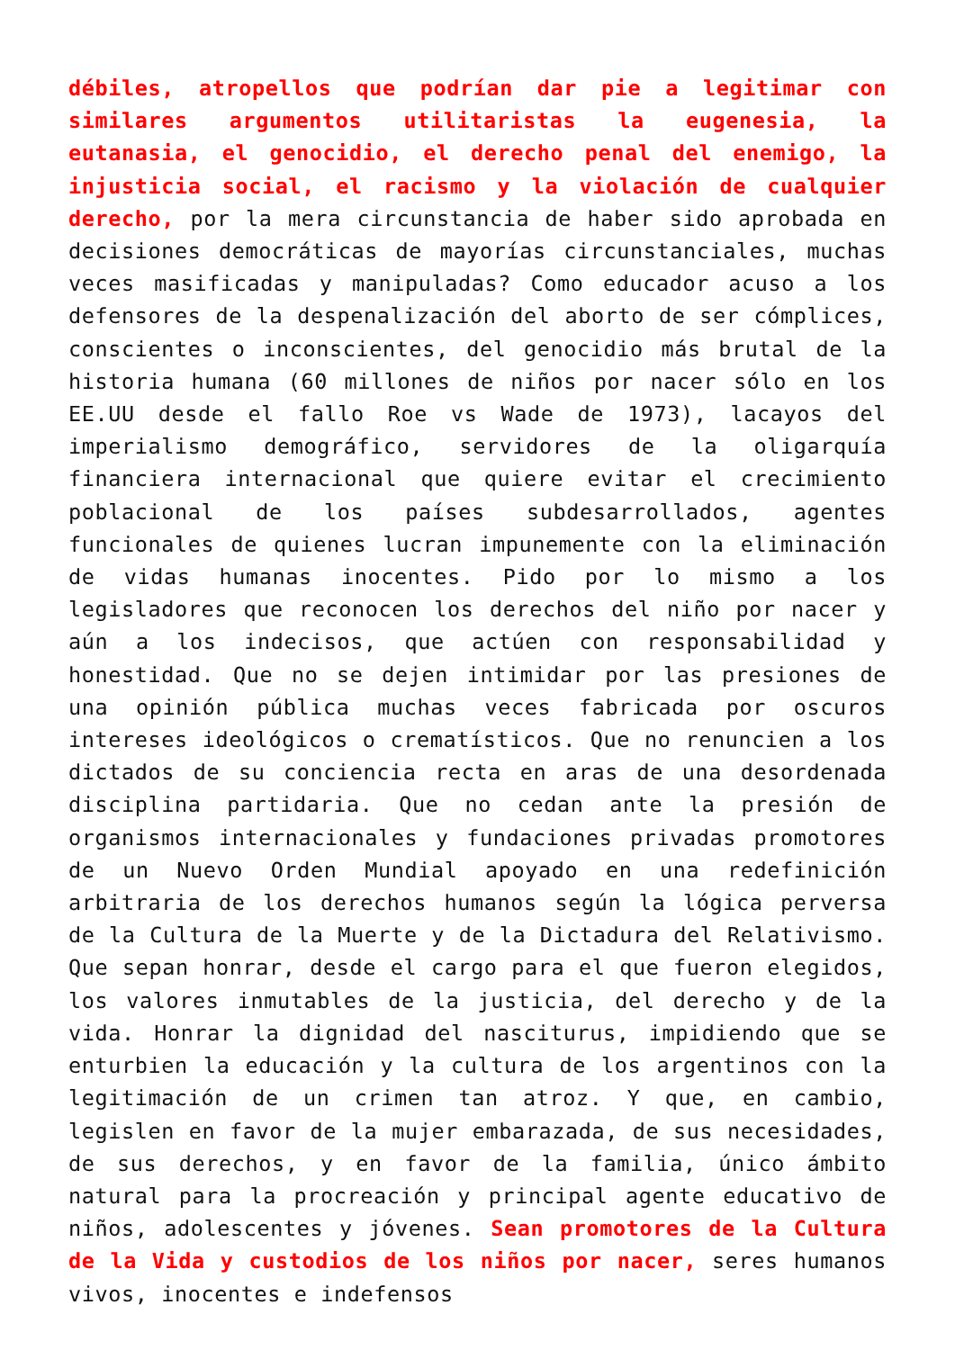débiles, atropellos que podrían dar pie a legitimar con similares argumentos utilitaristas la eugenesia, la eutanasia, el genocidio, el derecho penal del enemigo, la injusticia social, el racismo y la violación de cualquier derecho, por la mera circunstancia de haber sido aprobada en decisiones democráticas de mayorías circunstanciales, muchas veces masificadas y manipuladas? Como educador acuso a los defensores de la despenalización del aborto de ser cómplices, conscientes o inconscientes, del genocidio más brutal de la historia humana (60 millones de niños por nacer sólo en los EE.UU desde el fallo Roe vs Wade de 1973), lacayos del imperialismo demográfico, servidores de la oligarquía financiera internacional que quiere evitar el crecimiento poblacional de los países subdesarrollados, agentes funcionales de quienes lucran impunemente con la eliminación de vidas humanas inocentes. Pido por lo mismo a los legisladores que reconocen los derechos del niño por nacer y aún a los indecisos, que actúen con responsabilidad y honestidad. Que no se dejen intimidar por las presiones de una opinión pública muchas veces fabricada por oscuros intereses ideológicos o crematísticos. Que no renuncien a los dictados de su conciencia recta en aras de una desordenada disciplina partidaria. Que no cedan ante la presión de organismos internacionales y fundaciones privadas promotores de un Nuevo Orden Mundial apoyado en una redefinición arbitraria de los derechos humanos según la lógica perversa de la Cultura de la Muerte y de la Dictadura del Relativismo. Que sepan honrar, desde el cargo para el que fueron elegidos, los valores inmutables de la justicia, del derecho y de la vida. Honrar la dignidad del nasciturus, impidiendo que se enturbien la educación y la cultura de los argentinos con la legitimación de un crimen tan atroz. Y que, en cambio, legislen en favor de la mujer embarazada, de sus necesidades, de sus derechos, y en favor de la familia, único ámbito natural para la procreación y principal agente educativo de niños, adolescentes y jóvenes. Sean promotores de la Cultura de la Vida y custodios de los niños por nacer, seres humanos vivos, inocentes e indefensos